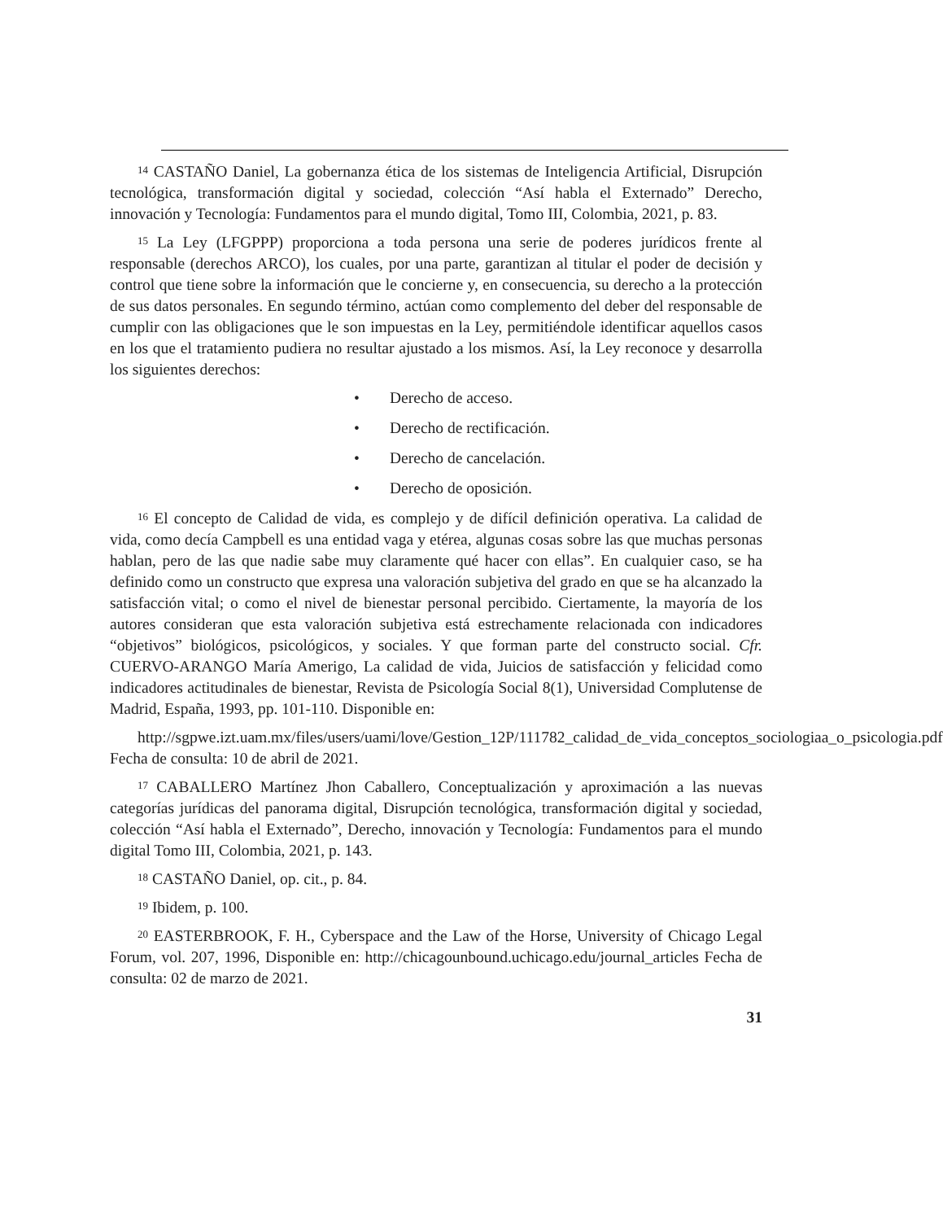<sup>14</sup> CASTAÑO Daniel, La gobernanza ética de los sistemas de Inteligencia Artificial, Disrupción tecnológica, transformación digital y sociedad, colección “Así habla el Externado” Derecho, innovación y Tecnología: Fundamentos para el mundo digital, Tomo III, Colombia, 2021, p. 83.
<sup>15</sup> La Ley (LFGPPP) proporciona a toda persona una serie de poderes jurídicos frente al responsable (derechos ARCO), los cuales, por una parte, garantizan al titular el poder de decisión y control que tiene sobre la información que le concierne y, en consecuencia, su derecho a la protección de sus datos personales. En segundo término, actúan como complemento del deber del responsable de cumplir con las obligaciones que le son impuestas en la Ley, permitiéndole identificar aquellos casos en los que el tratamiento pudiera no resultar ajustado a los mismos. Así, la Ley reconoce y desarrolla los siguientes derechos:
• Derecho de acceso.
• Derecho de rectificación.
• Derecho de cancelación.
• Derecho de oposición.
<sup>16</sup> El concepto de Calidad de vida, es complejo y de difícil definición operativa. La calidad de vida, como decía Campbell es una entidad vaga y etérea, algunas cosas sobre las que muchas personas hablan, pero de las que nadie sabe muy claramente qué hacer con ellas”. En cualquier caso, se ha definido como un constructo que expresa una valoración subjetiva del grado en que se ha alcanzado la satisfacción vital; o como el nivel de bienestar personal percibido. Ciertamente, la mayoría de los autores consideran que esta valoración subjetiva está estrechamente relacionada con indicadores “objetivos” biológicos, psicológicos, y sociales. Y que forman parte del constructo social. Cfr. CUERVO-ARANGO María Amerigo, La calidad de vida, Juicios de satisfacción y felicidad como indicadores actitudinales de bienestar, Revista de Psicología Social 8(1), Universidad Complutense de Madrid, España, 1993, pp. 101-110. Disponible en:
http://sgpwe.izt.uam.mx/files/users/uami/love/Gestion_12P/111782_calidad_de_vida_conceptos_sociologiaa_o_psicologia.pdf Fecha de consulta: 10 de abril de 2021.
<sup>17</sup> CABALLERO Martínez Jhon Caballero, Conceptualización y aproximación a las nuevas categorías jurídicas del panorama digital, Disrupción tecnológica, transformación digital y sociedad, colección “Así habla el Externado”, Derecho, innovación y Tecnología: Fundamentos para el mundo digital Tomo III, Colombia, 2021, p. 143.
<sup>18</sup> CASTAÑO Daniel, op. cit., p. 84.
<sup>19</sup> Ibidem, p. 100.
<sup>20</sup> EASTERBROOK, F. H., Cyberspace and the Law of the Horse, University of Chicago Legal Forum, vol. 207, 1996, Disponible en: http://chicagounbound.uchicago.edu/journal_articles Fecha de consulta: 02 de marzo de 2021.
31